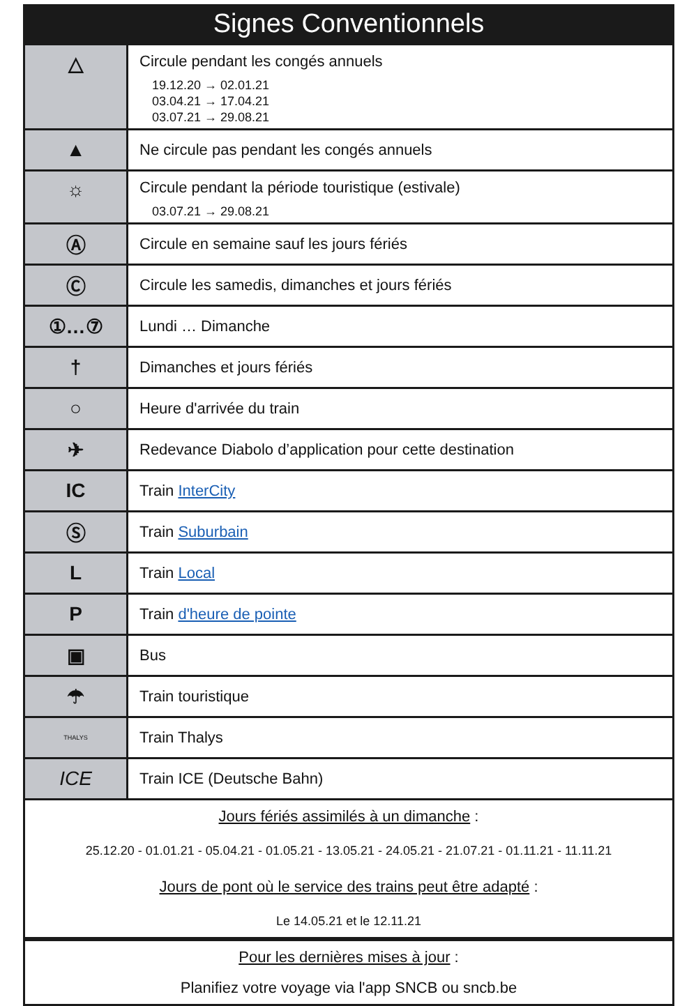Signes Conventionnels
| △ | Circule pendant les congés annuels 19.12.20 → 02.01.21 03.04.21 → 17.04.21 03.07.21 → 29.08.21 |
| ▲ | Ne circule pas pendant les congés annuels |
| ☼ | Circule pendant la période touristique (estivale) 03.07.21 → 29.08.21 |
| Ⓐ | Circule en semaine sauf les jours fériés |
| Ⓒ | Circule les samedis, dimanches et jours fériés |
| ①…⑦ | Lundi … Dimanche |
| † | Dimanches et jours fériés |
| ○ | Heure d'arrivée du train |
| ✈ | Redevance Diabolo d’application pour cette destination |
| IC | Train InterCity |
| Ⓢ | Train Suburbain |
| L | Train Local |
| P | Train d'heure de pointe |
| ▣ | Bus |
| ☂ | Train touristique |
| THALYS | Train Thalys |
| ICE | Train ICE (Deutsche Bahn) |
Jours fériés assimilés à un dimanche :
25.12.20 - 01.01.21 - 05.04.21 - 01.05.21 - 13.05.21 - 24.05.21 - 21.07.21 - 01.11.21 - 11.11.21
Jours de pont où le service des trains peut être adapté :
Le 14.05.21 et le 12.11.21
Pour les dernières mises à jour :
Planifiez votre voyage via l'app SNCB ou sncb.be